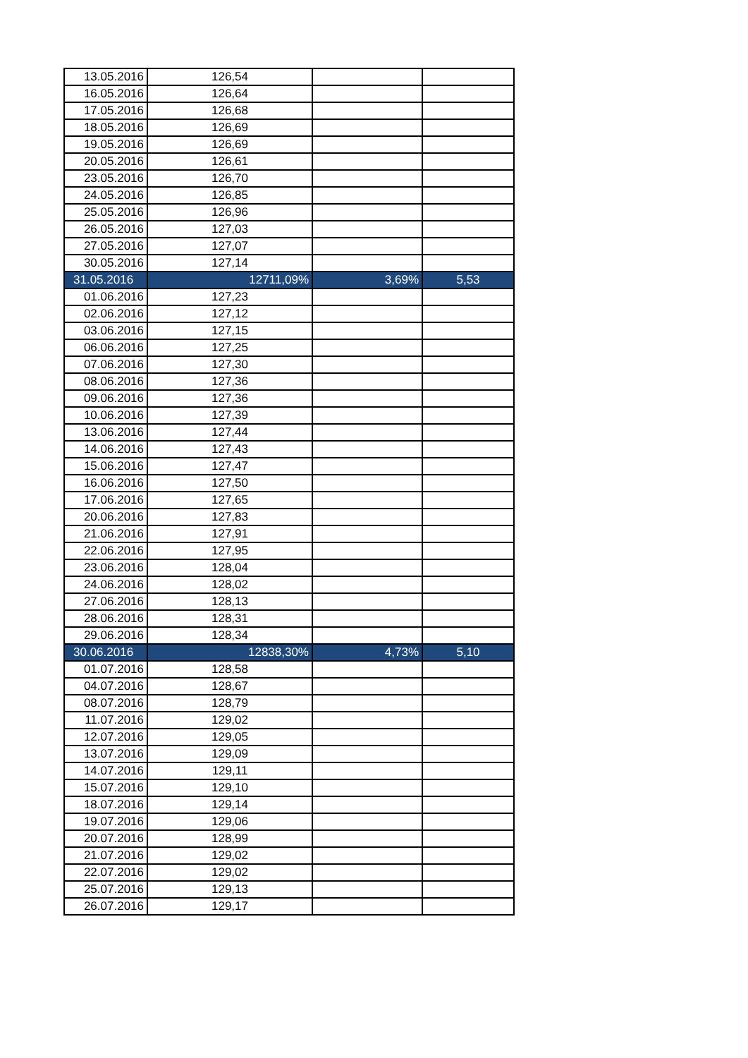| 13.05.2016 | 126,54 | | |
| 16.05.2016 | 126,64 | | |
| 17.05.2016 | 126,68 | | |
| 18.05.2016 | 126,69 | | |
| 19.05.2016 | 126,69 | | |
| 20.05.2016 | 126,61 | | |
| 23.05.2016 | 126,70 | | |
| 24.05.2016 | 126,85 | | |
| 25.05.2016 | 126,96 | | |
| 26.05.2016 | 127,03 | | |
| 27.05.2016 | 127,07 | | |
| 30.05.2016 | 127,14 | | |
| 31.05.2016 | 12711,09% | 3,69% | 5,53 |
| 01.06.2016 | 127,23 | | |
| 02.06.2016 | 127,12 | | |
| 03.06.2016 | 127,15 | | |
| 06.06.2016 | 127,25 | | |
| 07.06.2016 | 127,30 | | |
| 08.06.2016 | 127,36 | | |
| 09.06.2016 | 127,36 | | |
| 10.06.2016 | 127,39 | | |
| 13.06.2016 | 127,44 | | |
| 14.06.2016 | 127,43 | | |
| 15.06.2016 | 127,47 | | |
| 16.06.2016 | 127,50 | | |
| 17.06.2016 | 127,65 | | |
| 20.06.2016 | 127,83 | | |
| 21.06.2016 | 127,91 | | |
| 22.06.2016 | 127,95 | | |
| 23.06.2016 | 128,04 | | |
| 24.06.2016 | 128,02 | | |
| 27.06.2016 | 128,13 | | |
| 28.06.2016 | 128,31 | | |
| 29.06.2016 | 128,34 | | |
| 30.06.2016 | 12838,30% | 4,73% | 5,10 |
| 01.07.2016 | 128,58 | | |
| 04.07.2016 | 128,67 | | |
| 08.07.2016 | 128,79 | | |
| 11.07.2016 | 129,02 | | |
| 12.07.2016 | 129,05 | | |
| 13.07.2016 | 129,09 | | |
| 14.07.2016 | 129,11 | | |
| 15.07.2016 | 129,10 | | |
| 18.07.2016 | 129,14 | | |
| 19.07.2016 | 129,06 | | |
| 20.07.2016 | 128,99 | | |
| 21.07.2016 | 129,02 | | |
| 22.07.2016 | 129,02 | | |
| 25.07.2016 | 129,13 | | |
| 26.07.2016 | 129,17 | | |